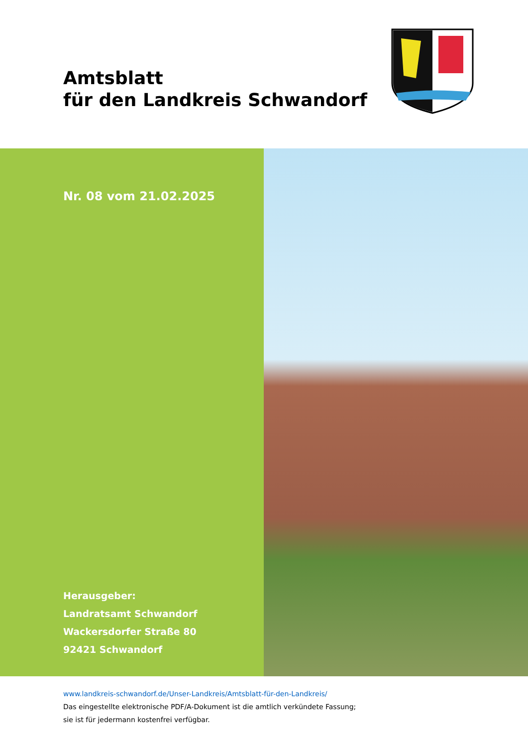Amtsblatt
für den Landkreis Schwandorf
Nr. 08 vom 21.02.2025
Herausgeber:
Landratsamt Schwandorf
Wackersdorfer Straße 80
92421 Schwandorf
www.landkreis-schwandorf.de/Unser-Landkreis/Amtsblatt-für-den-Landkreis/
Das eingestellte elektronische PDF/A-Dokument ist die amtlich verkündete Fassung;
sie ist für jedermann kostenfrei verfügbar.